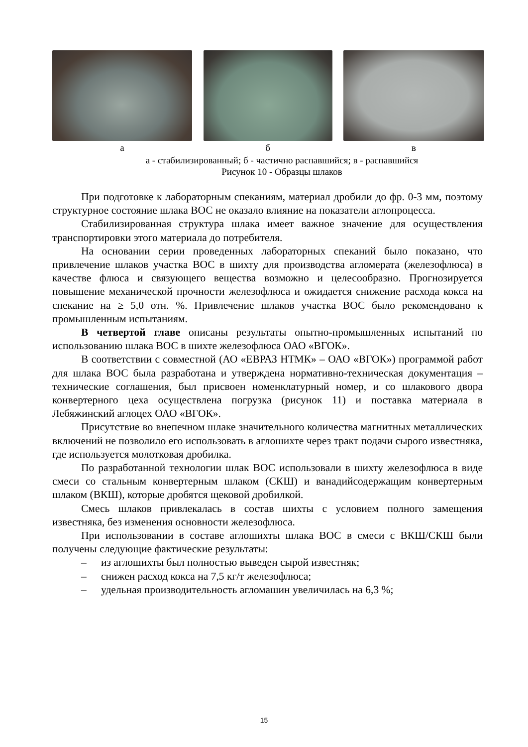а б в
а - стабилизированный; б - частично распавшийся; в - распавшийся
Рисунок 10 - Образцы шлаков
При подготовке к лабораторным спеканиям, материал дробили до фр. 0-3 мм, поэтому структурное состояние шлака ВОС не оказало влияние на показатели аглопроцесса.
Стабилизированная структура шлака имеет важное значение для осуществления транспортировки этого материала до потребителя.
На основании серии проведенных лабораторных спеканий было показано, что привлечение шлаков участка ВОС в шихту для производства агломерата (железофлюса) в качестве флюса и связующего вещества возможно и целесообразно. Прогнозируется повышение механической прочности железофлюса и ожидается снижение расхода кокса на спекание на ≥ 5,0 отн. %. Привлечение шлаков участка ВОС было рекомендовано к промышленным испытаниям.
В четвертой главе описаны результаты опытно-промышленных испытаний по использованию шлака ВОС в шихте железофлюса ОАО «ВГОК».
В соответствии с совместной (АО «ЕВРАЗ НТМК» – ОАО «ВГОК») программой работ для шлака ВОС была разработана и утверждена нормативно-техническая документация – технические соглашения, был присвоен номенклатурный номер, и со шлакового двора конвертерного цеха осуществлена погрузка (рисунок 11) и поставка материала в Лебяжинский аглоцех ОАО «ВГОК».
Присутствие во внепечном шлаке значительного количества магнитных металлических включений не позволило его использовать в аглошихте через тракт подачи сырого известняка, где используется молотковая дробилка.
По разработанной технологии шлак ВОС использовали в шихту железофлюса в виде смеси со стальным конвертерным шлаком (СКШ) и ванадийсодержащим конвертерным шлаком (ВКШ), которые дробятся щековой дробилкой.
Смесь шлаков привлекалась в состав шихты с условием полного замещения известняка, без изменения основности железофлюса.
При использовании в составе аглошихты шлака ВОС в смеси с ВКШ/СКШ были получены следующие фактические результаты:
– из аглошихты был полностью выведен сырой известняк;
– снижен расход кокса на 7,5 кг/т железофлюса;
– удельная производительность агломашин увеличилась на 6,3 %;
15